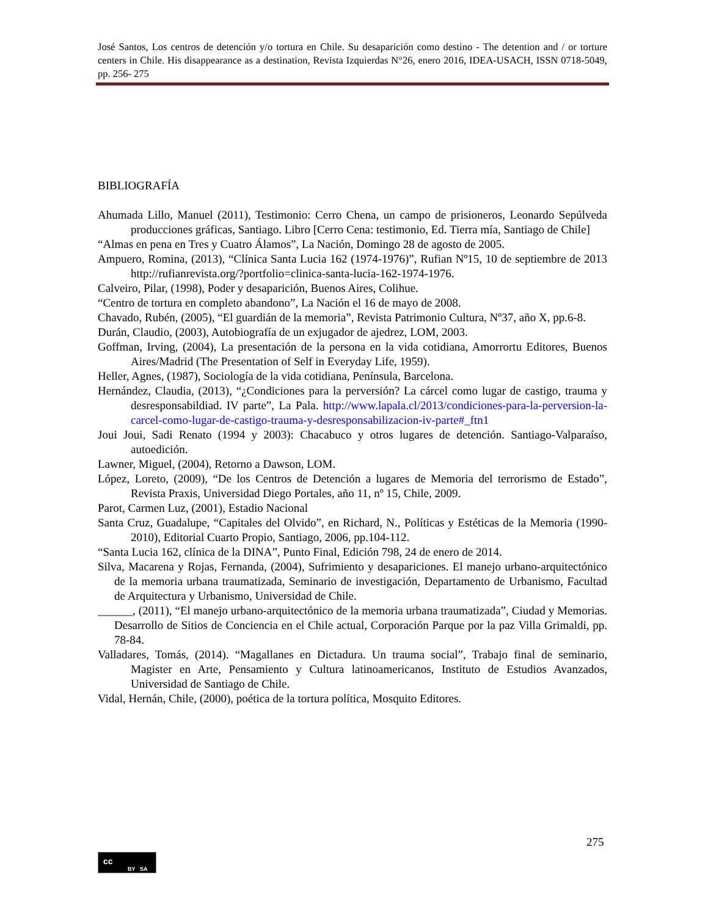José Santos, Los centros de detención y/o tortura en Chile. Su desaparición como destino - The detention and / or torture centers in Chile. His disappearance as a destination, Revista Izquierdas N°26, enero 2016, IDEA-USACH, ISSN 0718-5049, pp. 256- 275
BIBLIOGRAFÍA
Ahumada Lillo, Manuel (2011), Testimonio: Cerro Chena, un campo de prisioneros, Leonardo Sepúlveda producciones gráficas, Santiago. Libro [Cerro Cena: testimonio, Ed. Tierra mía, Santiago de Chile]
“Almas en pena en Tres y Cuatro Álamos”, La Nación, Domingo 28 de agosto de 2005.
Ampuero, Romina, (2013), “Clínica Santa Lucia 162 (1974-1976)”, Rufian Nº15, 10 de septiembre de 2013 http://rufianrevista.org/?portfolio=clinica-santa-lucia-162-1974-1976.
Calveiro, Pilar, (1998), Poder y desaparición, Buenos Aires, Colihue.
“Centro de tortura en completo abandono”, La Nación el 16 de mayo de 2008.
Chavado, Rubén, (2005), “El guardián de la memoria”, Revista Patrimonio Cultura, Nº37, año X, pp.6-8.
Durán, Claudio, (2003), Autobiografía de un exjugador de ajedrez, LOM, 2003.
Goffman, Irving, (2004), La presentación de la persona en la vida cotidiana, Amorrortu Editores, Buenos Aires/Madrid (The Presentation of Self in Everyday Life, 1959).
Heller, Agnes, (1987), Sociología de la vida cotidiana, Península, Barcelona.
Hernández, Claudia, (2013), “¿Condiciones para la perversión? La cárcel como lugar de castigo, trauma y desresponsabildiad. IV parte”, La Pala. http://www.lapala.cl/2013/condiciones-para-la-perversion-la-carcel-como-lugar-de-castigo-trauma-y-desresponsabilizacion-iv-parte#_ftn1
Joui Joui, Sadi Renato (1994 y 2003): Chacabuco y otros lugares de detención. Santiago-Valparaíso, autoedición.
Lawner, Miguel, (2004), Retorno a Dawson, LOM.
López, Loreto, (2009), “De los Centros de Detención a lugares de Memoria del terrorismo de Estado”, Revista Praxis, Universidad Diego Portales, año 11, nº 15, Chile, 2009.
Parot, Carmen Luz, (2001), Estadio Nacional
Santa Cruz, Guadalupe, “Capitales del Olvido”, en Richard, N., Políticas y Estéticas de la Memoria (1990-2010), Editorial Cuarto Propio, Santiago, 2006, pp.104-112.
“Santa Lucia 162, clínica de la DINA”, Punto Final, Edición 798, 24 de enero de 2014.
Silva, Macarena y Rojas, Fernanda, (2004), Sufrimiento y desapariciones. El manejo urbano-arquitectónico de la memoria urbana traumatizada, Seminario de investigación, Departamento de Urbanismo, Facultad de Arquitectura y Urbanismo, Universidad de Chile.
______, (2011), “El manejo urbano-arquitectónico de la memoria urbana traumatizada”, Ciudad y Memorias. Desarrollo de Sitios de Conciencia en el Chile actual, Corporación Parque por la paz Villa Grimaldi, pp. 78-84.
Valladares, Tomás, (2014). “Magallanes en Dictadura. Un trauma social”, Trabajo final de seminario, Magister en Arte, Pensamiento y Cultura latinoamericanos, Instituto de Estudios Avanzados, Universidad de Santiago de Chile.
Vidal, Hernán, Chile, (2000), poética de la tortura política, Mosquito Editores.
275
cc
BY SA